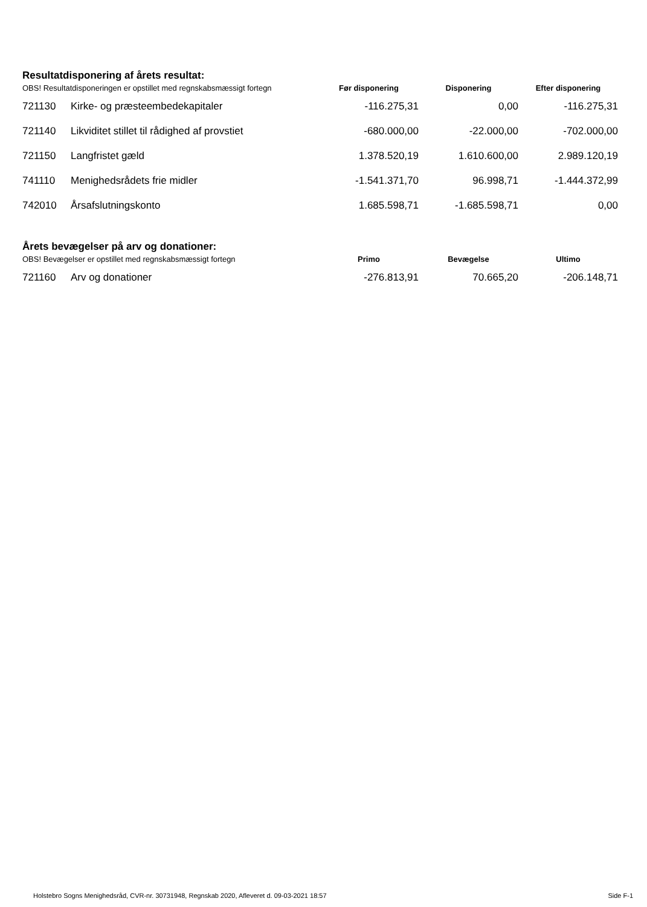Resultatdisponering af årets resultat:
| OBS! Resultatdisponeringen er opstillet med regnskabsmæssigt fortegn | | Før disponering | Disponering | Efter disponering |
| 721130 | Kirke- og præsteembedekapitaler | -116.275,31 | 0,00 | -116.275,31 |
| 721140 | Likviditet stillet til rådighed af provstiet | -680.000,00 | -22.000,00 | -702.000,00 |
| 721150 | Langfristet gæld | 1.378.520,19 | 1.610.600,00 | 2.989.120,19 |
| 741110 | Menighedsrådets frie midler | -1.541.371,70 | 96.998,71 | -1.444.372,99 |
| 742010 | Årsafslutningskonto | 1.685.598,71 | -1.685.598,71 | 0,00 |
Årets bevægelser på arv og donationer:
| OBS! Bevægelser er opstillet med regnskabsmæssigt fortegn | | Primo | Bevægelse | Ultimo |
| 721160 | Arv og donationer | -276.813,91 | 70.665,20 | -206.148,71 |
Holstebro Sogns Menighedsråd, CVR-nr. 30731948, Regnskab 2020, Afleveret d. 09-03-2021 18:57 Side F-1